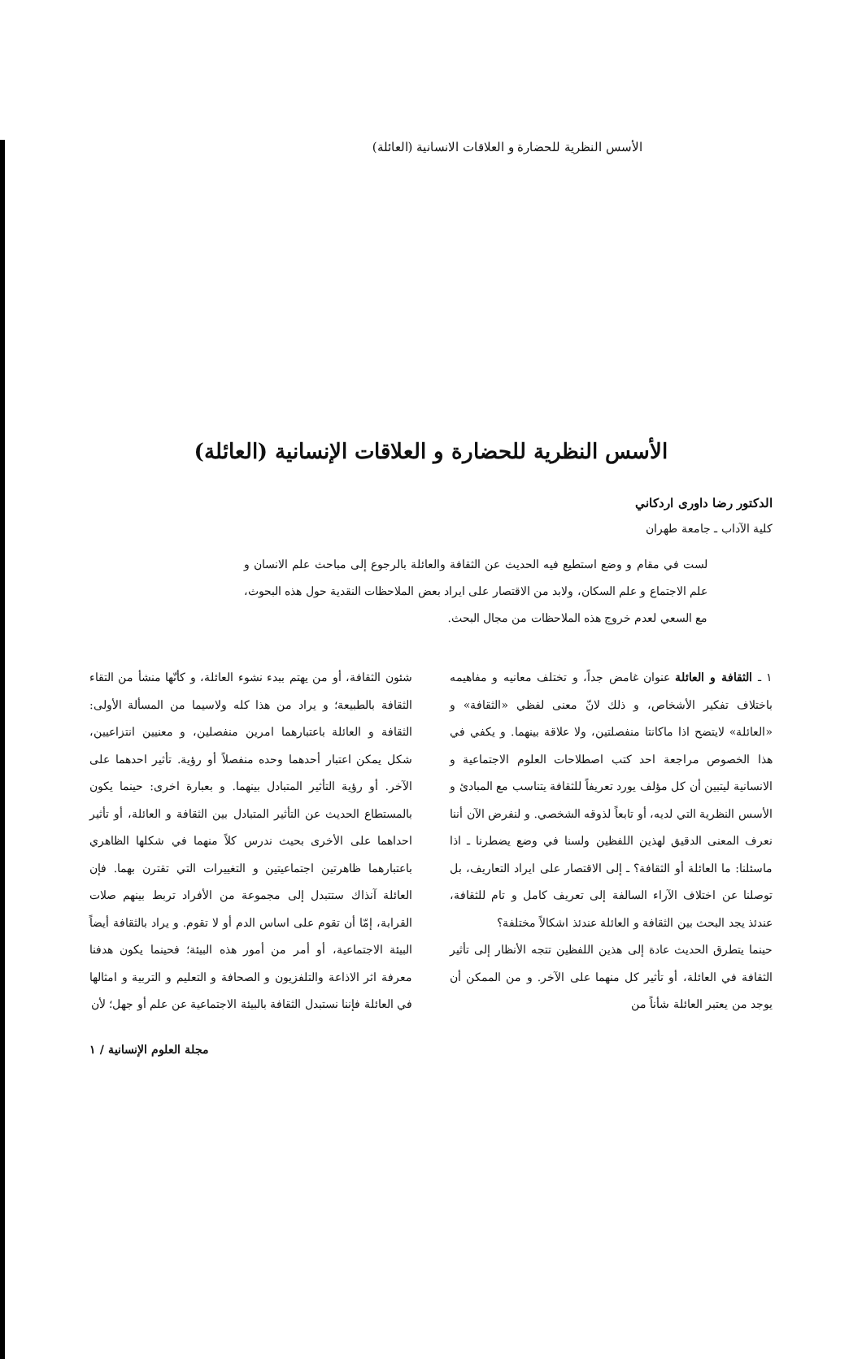الأسس النظرية للحضارة و العلاقات الانسانية (العائلة)
الأسس النظرية للحضارة و العلاقات الإنسانية (العائلة)
الدكتور رضا داوری اردكاني
كلية الآداب ـ جامعة طهران
لست في مقام و وضع استطيع فيه الحديث عن الثقافة والعائلة بالرجوع إلى مباحث علم الانسان و علم الاجتماع و علم السكان، ولابد من الاقتصار على ايراد بعض الملاحظات النقدية حول هذه البحوث، مع السعي لعدم خروج هذه الملاحظات من مجال البحث.
١ ـ الثقافة و العائلة عنوان غامض جداً، و تختلف معانيه و مفاهيمه باختلاف تفكير الأشخاص، و ذلك لانّ معنى لفظي «الثقافة» و «العائلة» لايتضح اذا ماكانتا منفصلتين، ولا علاقة بينهما. و يكفي في هذا الخصوص مراجعة احد كتب اصطلاحات العلوم الاجتماعية و الانسانية ليتبين أن كل مؤلف يورد تعريفاً للثقافة يتناسب مع المبادئ و الأسس النظرية التي لديه، أو تابعاً لذوقه الشخصي. و لنفرض الآن أننا نعرف المعنى الدقيق لهذين اللفظين ولسنا في وضع يضطرنا ـ اذا ماسئلنا: ما العائلة أو الثقافة؟ ـ إلى الاقتصار على ايراد التعاريف، بل توصلنا عن اختلاف الآراء السالفة إلى تعريف كامل و تام للثقافة، عندئذ يجد البحث بين الثقافة و العائلة عندئذ اشكالاً مختلفة؟
حينما يتطرق الحديث عادة إلى هذين اللفظين تتجه الأنظار إلى تأثير الثقافة في العائلة، أو تأثير كل منهما على الآخر. و من الممكن أن يوجد من يعتبر العائلة شأناً من
شئون الثقافة، أو من يهتم ببدء نشوء العائلة، و كأنّها منشأ من التقاء الثقافة بالطبيعة؛ و يراد من هذا كله ولاسيما من المسألة الأولى: الثقافة و العائلة باعتبارهما امرين منفصلين، و معنيين انتزاعيين، شكل يمكن اعتبار أحدهما وحده منفصلاً أو رؤية. تأثير احدهما على الآخر. أو رؤية التأثير المتبادل بينهما. و بعبارة اخرى: حينما يكون بالمستطاع الحديث عن التأثير المتبادل بين الثقافة و العائلة، أو تأثير احداهما على الأخرى بحيث ندرس كلاً منهما في شكلها الظاهري باعتبارهما ظاهرتين اجتماعيتين و التغييرات التي تقترن بهما. فإن العائلة آنذاك ستتبدل إلى مجموعة من الأفراد تربط بينهم صلات القرابة، إمّا أن تقوم على اساس الدم أو لا تقوم. و يراد بالثقافة أيضاً البيئة الاجتماعية، أو أمر من أمور هذه البيئة؛ فحينما يكون هدفنا معرفة اثر الاذاعة والتلفزيون و الصحافة و التعليم و التربية و امثالها في العائلة فإننا نستبدل الثقافة بالبيئة الاجتماعية عن علم أو جهل؛ لأن
مجلة العلوم الإنسانية / ١